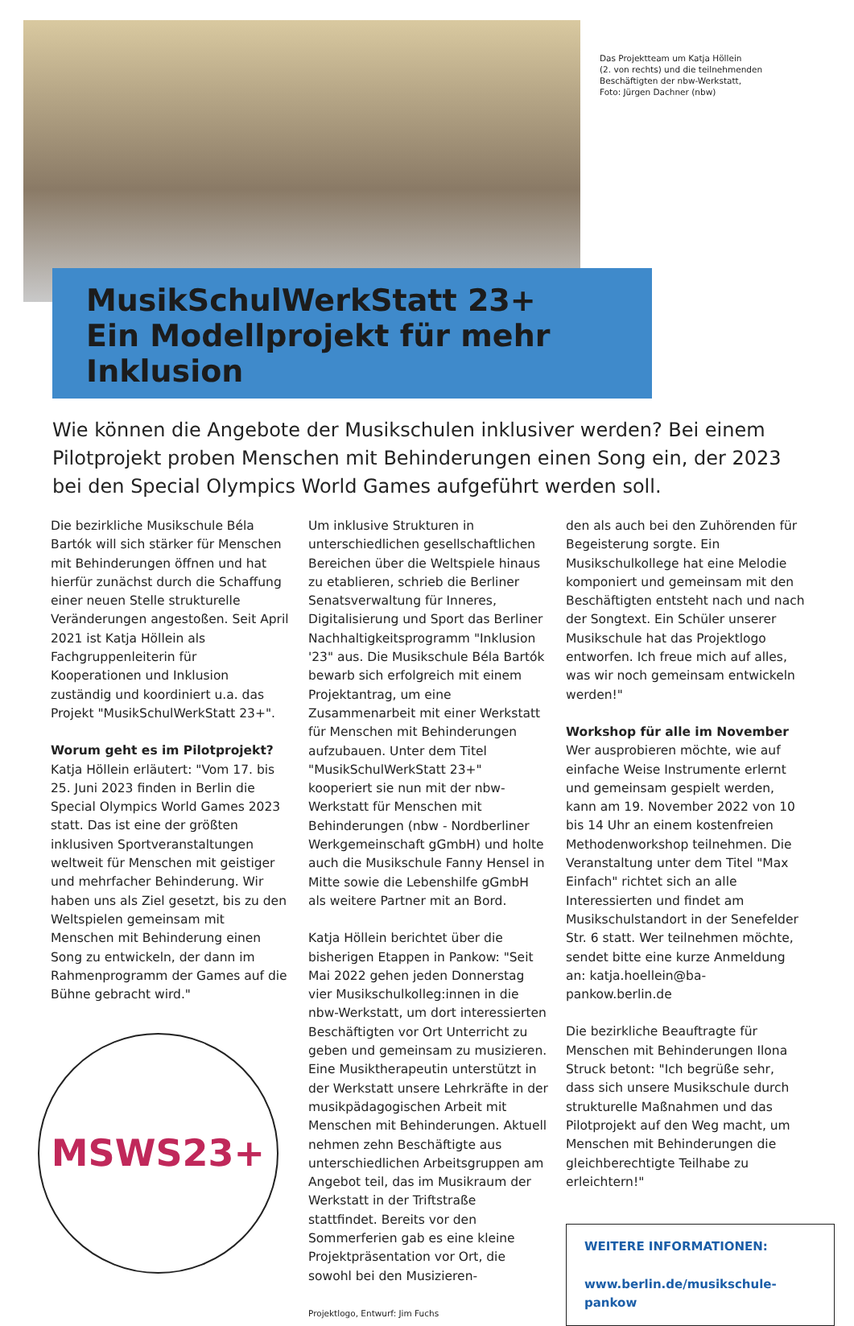Das Projektteam um Katja Höllein
(2. von rechts) und die teilnehmenden
Beschäftigten der nbw-Werkstatt,
Foto: Jürgen Dachner (nbw)
MusikSchulWerkStatt 23+
Ein Modellprojekt für mehr Inklusion
Wie können die Angebote der Musikschulen inklusiver werden? Bei einem Pilot­projekt proben Menschen mit Behinderungen einen Song ein, der 2023 bei den Special Olympics World Games aufgeführt werden soll.
Die bezirkliche Musikschule Béla Bartók will sich stärker für Menschen mit Behinderungen öffnen und hat hierfür zunächst durch die Schaffung einer neuen Stelle strukturelle Veränderungen angestoßen. Seit April 2021 ist Katja Höllein als Fachgruppenleiterin für Kooperationen und Inklusion zuständig und koordiniert u.a. das Projekt "MusikSchulWerkStatt 23+".
Worum geht es im Pilotprojekt?
Katja Höllein erläutert: "Vom 17. bis 25. Juni 2023 finden in Berlin die Special Olympics World Games 2023 statt. Das ist eine der größten inklusiven Sportveranstaltungen weltweit für Menschen mit geistiger und mehrfacher Behinderung. Wir haben uns als Ziel gesetzt, bis zu den Weltspielen gemeinsam mit Menschen mit Behinderung einen Song zu entwickeln, der dann im Rahmenprogramm der Games auf die Bühne gebracht wird."
MSWS23+
Um inklusive Strukturen in unterschiedlichen gesellschaftlichen Bereichen über die Weltspiele hinaus zu etablieren, schrieb die Berliner Senatsverwaltung für Inneres, Digitalisierung und Sport das Berliner Nachhaltigkeitsprogramm "Inklusion '23" aus. Die Musikschule Béla Bartók bewarb sich erfolgreich mit einem Projektantrag, um eine Zusammenarbeit mit einer Werkstatt für Menschen mit Behinderungen aufzubauen. Unter dem Titel "MusikSchulWerkStatt 23+" kooperiert sie nun mit der nbw-Werkstatt für Menschen mit Behinderungen (nbw - Nordberliner Werkgemeinschaft gGmbH) und holte auch die Musikschule Fanny Hensel in Mitte sowie die Lebenshilfe gGmbH als weitere Partner mit an Bord.
Katja Höllein berichtet über die bisherigen Etappen in Pankow: "Seit Mai 2022 gehen jeden Donnerstag vier Musikschulkolleg:innen in die nbw-Werkstatt, um dort interessierten Beschäftigten vor Ort Unterricht zu geben und gemeinsam zu musizieren. Eine Musiktherapeutin unterstützt in der Werkstatt unsere Lehrkräfte in der musikpädagogischen Arbeit mit Menschen mit Behinderungen. Aktuell nehmen zehn Beschäftigte aus unterschiedlichen Arbeitsgruppen am Angebot teil, das im Musikraum der Werkstatt in der Triftstraße stattfindet. Bereits vor den Sommerferien gab es eine kleine Projektpräsentation vor Ort, die sowohl bei den Musizieren-
Projektlogo, Entwurf: Jim Fuchs
den als auch bei den Zuhörenden für Begeisterung sorgte. Ein Musikschulkollege hat eine Melodie komponiert und gemeinsam mit den Beschäftigten entsteht nach und nach der Songtext. Ein Schüler unserer Musikschule hat das Projektlogo entworfen. Ich freue mich auf alles, was wir noch gemeinsam entwickeln werden!"
Workshop für alle im November
Wer ausprobieren möchte, wie auf einfache Weise Instrumente erlernt und gemeinsam gespielt werden, kann am 19. November 2022 von 10 bis 14 Uhr an einem kostenfreien Methodenworkshop teilnehmen. Die Veranstaltung unter dem Titel "Max Einfach" richtet sich an alle Interessierten und findet am Musikschulstandort in der Senefelder Str. 6 statt. Wer teilnehmen möchte, sendet bitte eine kurze Anmeldung an: katja.hoellein@ba-pankow.berlin.de
Die bezirkliche Beauftragte für Menschen mit Behinderungen Ilona Struck betont: "Ich begrüße sehr, dass sich unsere Musikschule durch strukturelle Maßnahmen und das Pilotprojekt auf den Weg macht, um Menschen mit Behinderungen die gleichberechtigte Teilhabe zu erleichtern!"
WEITERE INFORMATIONEN:
www.berlin.de/musikschule-pankow